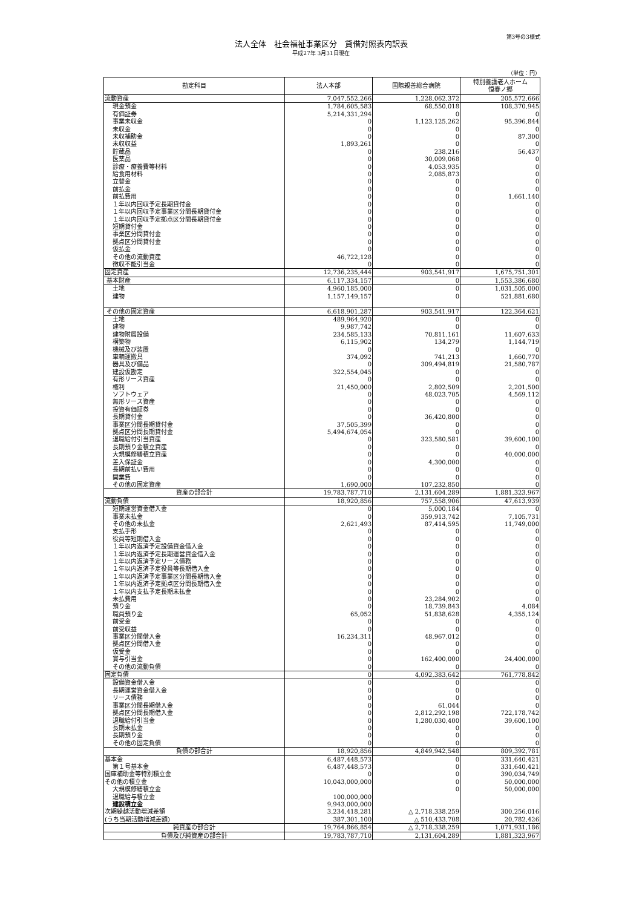第3号の3様式
法人全体　社会福祉事業区分　貸借対照表内訳表
平成27年 3月31日現在
（単位：円）
| 勘定科目 | 法人本部 | 国際親善総合病院 | 特別養護老人ホーム 恒春ノ郷 |
| --- | --- | --- | --- |
| 流動資産 | 7,047,552,266 | 1,228,062,372 | 205,572,666 |
| 現金預金 | 1,784,605,583 | 68,550,018 | 108,370,945 |
| 有価証券 | 5,214,331,294 | 0 | 0 |
| 事業未収金 | 0 | 1,123,125,262 | 95,396,844 |
| 未収金 | 0 | 0 | 0 |
| 未収補助金 | 0 | 0 | 87,300 |
| 未収収益 | 1,893,261 | 0 | 0 |
| 貯蔵品 | 0 | 238,216 | 56,437 |
| 医薬品 | 0 | 30,009,068 | 0 |
| 診療・療養費等材料 | 0 | 4,053,935 | 0 |
| 給食用材料 | 0 | 2,085,873 | 0 |
| 立替金 | 0 | 0 | 0 |
| 前払金 | 0 | 0 | 0 |
| 前払費用 | 0 | 0 | 1,661,140 |
| １年以内回収予定長期貸付金 | 0 | 0 | 0 |
| １年以内回収予定事業区分間長期貸付金 | 0 | 0 | 0 |
| １年以内回収予定拠点区分間長期貸付金 | 0 | 0 | 0 |
| 短期貸付金 | 0 | 0 | 0 |
| 事業区分間貸付金 | 0 | 0 | 0 |
| 拠点区分間貸付金 | 0 | 0 | 0 |
| 仮払金 | 0 | 0 | 0 |
| その他の流動資産 | 46,722,128 | 0 | 0 |
| 徴収不能引当金 | 0 | 0 | 0 |
| 固定資産 | 12,736,235,444 | 903,541,917 | 1,675,751,301 |
| 基本財産 | 6,117,334,157 | 0 | 1,553,386,680 |
| 土地 | 4,960,185,000 | 0 | 1,031,505,000 |
| 建物 | 1,157,149,157 | 0 | 521,881,680 |
| その他の固定資産 | 6,618,901,287 | 903,541,917 | 122,364,621 |
| 土地 | 489,964,920 | 0 | 0 |
| 建物 | 9,987,742 | 0 | 0 |
| 建物附属設備 | 234,585,133 | 70,811,161 | 11,607,633 |
| 構築物 | 6,115,902 | 134,279 | 1,144,719 |
| 機械及び装置 | 0 | 0 | 0 |
| 車輌運搬具 | 374,092 | 741,213 | 1,660,770 |
| 器具及び備品 | 0 | 309,494,819 | 21,580,787 |
| 建設仮勘定 | 322,554,045 | 0 | 0 |
| 有形リース資産 | 0 | 0 | 0 |
| 権利 | 21,450,000 | 2,802,509 | 2,201,500 |
| ソフトウェア | 0 | 48,023,705 | 4,569,112 |
| 無形リース資産 | 0 | 0 | 0 |
| 投資有価証券 | 0 | 0 | 0 |
| 長期貸付金 | 0 | 36,420,800 | 0 |
| 事業区分間長期貸付金 | 37,505,399 | 0 | 0 |
| 拠点区分間長期貸付金 | 5,494,674,054 | 0 | 0 |
| 退職給付引当資産 | 0 | 323,580,581 | 39,600,100 |
| 長期預り金積立資産 | 0 | 0 | 0 |
| 大規模修繕積立資産 | 0 | 0 | 40,000,000 |
| 差入保証金 | 0 | 4,300,000 | 0 |
| 長期前払い費用 | 0 | 0 | 0 |
| 開業費 | 0 | 0 | 0 |
| その他の固定資産 | 1,690,000 | 107,232,850 | 0 |
| 資産の部合計 | 19,783,787,710 | 2,131,604,289 | 1,881,323,967 |
| 流動負債 | 18,920,856 | 757,558,906 | 47,613,939 |
| 短期運営資金借入金 | 0 | 5,000,184 | 0 |
| 事業未払金 | 0 | 359,913,742 | 7,105,731 |
| その他の未払金 | 2,621,493 | 87,414,595 | 11,749,000 |
| 支払手形 | 0 | 0 | 0 |
| 役員等短期借入金 | 0 | 0 | 0 |
| １年以内返済予定設備資金借入金 | 0 | 0 | 0 |
| １年以内返済予定長期運営資金借入金 | 0 | 0 | 0 |
| １年以内返済予定リース債務 | 0 | 0 | 0 |
| １年以内返済予定役員等長期借入金 | 0 | 0 | 0 |
| １年以内返済予定事業区分間長期借入金 | 0 | 0 | 0 |
| １年以内返済予定拠点区分間長期借入金 | 0 | 0 | 0 |
| １年以内支払予定長期未払金 | 0 | 0 | 0 |
| 未払費用 | 0 | 23,284,902 | 0 |
| 預り金 | 0 | 18,739,843 | 4,084 |
| 職員預り金 | 65,052 | 51,838,628 | 4,355,124 |
| 前受金 | 0 | 0 | 0 |
| 前受収益 | 0 | 0 | 0 |
| 事業区分間借入金 | 16,234,311 | 48,967,012 | 0 |
| 拠点区分間借入金 | 0 | 0 | 0 |
| 仮受金 | 0 | 0 | 0 |
| 賞与引当金 | 0 | 162,400,000 | 24,400,000 |
| その他の流動負債 | 0 | 0 | 0 |
| 固定負債 | 0 | 4,092,383,642 | 761,778,842 |
| 設備資金借入金 | 0 | 0 | 0 |
| 長期運営資金借入金 | 0 | 0 | 0 |
| リース債務 | 0 | 0 | 0 |
| 事業区分間長期借入金 | 0 | 61,044 | 0 |
| 拠点区分間長期借入金 | 0 | 2,812,292,198 | 722,178,742 |
| 退職給付引当金 | 0 | 1,280,030,400 | 39,600,100 |
| 長期未払金 | 0 | 0 | 0 |
| 長期預り金 | 0 | 0 | 0 |
| その他の固定負債 | 0 | 0 | 0 |
| 負債の部合計 | 18,920,856 | 4,849,942,548 | 809,392,781 |
| 基本金 | 6,487,448,573 | 0 | 331,640,421 |
| 第１号基本金 | 6,487,448,573 | 0 | 331,640,421 |
| 国庫補助金等特別積立金 | 0 | 0 | 390,034,749 |
| その他の積立金 | 10,043,000,000 | 0 | 50,000,000 |
| 大規模修繕積立金 | | 0 | 50,000,000 |
| 退職給与積立金 | 100,000,000 | | |
| 建設積立金 | 9,943,000,000 | | |
| 次期繰越活動増減差額 | 3,234,418,281 | △ 2,718,338,259 | 300,256,016 |
| (うち当期活動増減差額) | 387,301,100 | △ 510,433,708 | 20,782,426 |
| 純資産の部合計 | 19,764,866,854 | △ 2,718,338,259 | 1,071,931,186 |
| 負債及び純資産の部合計 | 19,783,787,710 | 2,131,604,289 | 1,881,323,967 |